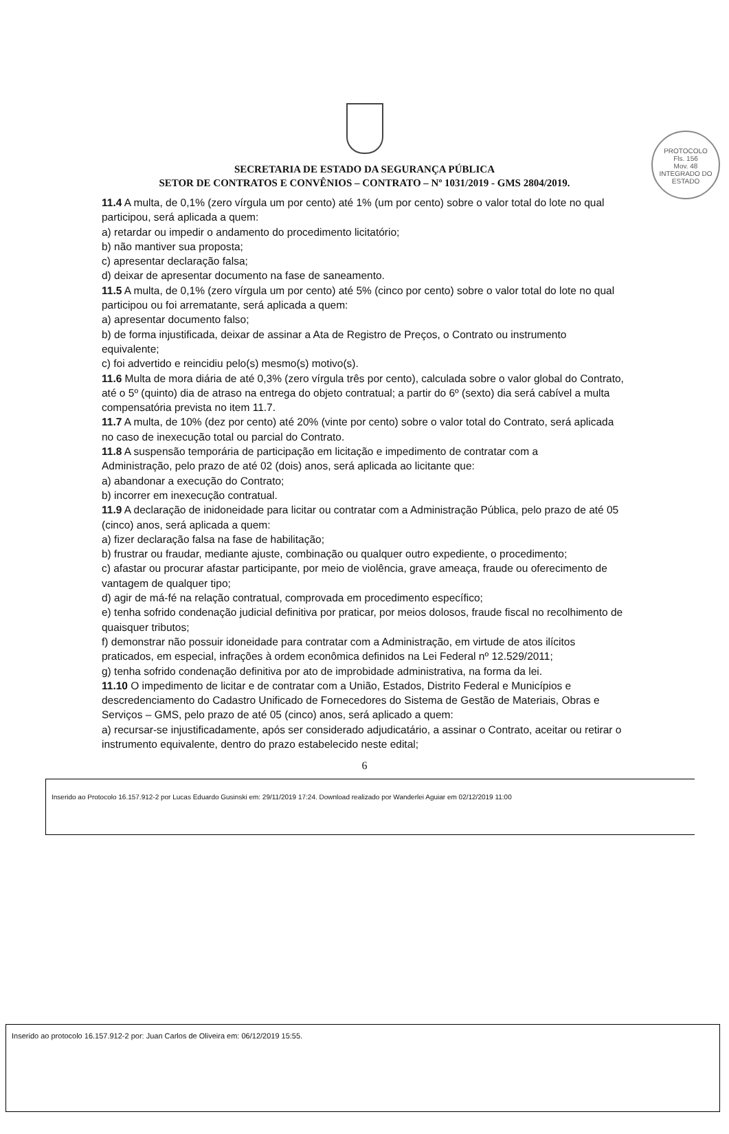PROTOCOLO
Fls. 156
Mov. 48
INTEGRADO DO ESTADO
SECRETARIA DE ESTADO DA SEGURANÇA PÚBLICA
SETOR DE CONTRATOS E CONVÊNIOS – CONTRATO – Nº 1031/2019 - GMS 2804/2019.
11.4 A multa, de 0,1% (zero vírgula um por cento) até 1% (um por cento) sobre o valor total do lote no qual participou, será aplicada a quem:
a) retardar ou impedir o andamento do procedimento licitatório;
b) não mantiver sua proposta;
c) apresentar declaração falsa;
d) deixar de apresentar documento na fase de saneamento.
11.5 A multa, de 0,1% (zero vírgula um por cento) até 5% (cinco por cento) sobre o valor total do lote no qual participou ou foi arrematante, será aplicada a quem:
a) apresentar documento falso;
b) de forma injustificada, deixar de assinar a Ata de Registro de Preços, o Contrato ou instrumento equivalente;
c) foi advertido e reincidiu pelo(s) mesmo(s) motivo(s).
11.6 Multa de mora diária de até 0,3% (zero vírgula três por cento), calculada sobre o valor global do Contrato, até o 5º (quinto) dia de atraso na entrega do objeto contratual; a partir do 6º (sexto) dia será cabível a multa compensatória prevista no item 11.7.
11.7 A multa, de 10% (dez por cento) até 20% (vinte por cento) sobre o valor total do Contrato, será aplicada no caso de inexecução total ou parcial do Contrato.
11.8 A suspensão temporária de participação em licitação e impedimento de contratar com a
Administração, pelo prazo de até 02 (dois) anos, será aplicada ao licitante que:
a) abandonar a execução do Contrato;
b) incorrer em inexecução contratual.
11.9 A declaração de inidoneidade para licitar ou contratar com a Administração Pública, pelo prazo de até 05 (cinco) anos, será aplicada a quem:
a) fizer declaração falsa na fase de habilitação;
b) frustrar ou fraudar, mediante ajuste, combinação ou qualquer outro expediente, o procedimento;
c) afastar ou procurar afastar participante, por meio de violência, grave ameaça, fraude ou oferecimento de vantagem de qualquer tipo;
d) agir de má-fé na relação contratual, comprovada em procedimento específico;
e) tenha sofrido condenação judicial definitiva por praticar, por meios dolosos, fraude fiscal no recolhimento de quaisquer tributos;
f) demonstrar não possuir idoneidade para contratar com a Administração, em virtude de atos ilícitos praticados, em especial, infrações à ordem econômica definidos na Lei Federal nº 12.529/2011;
g) tenha sofrido condenação definitiva por ato de improbidade administrativa, na forma da lei.
11.10 O impedimento de licitar e de contratar com a União, Estados, Distrito Federal e Municípios e descredenciamento do Cadastro Unificado de Fornecedores do Sistema de Gestão de Materiais, Obras e Serviços – GMS, pelo prazo de até 05 (cinco) anos, será aplicado a quem:
a) recursar-se injustificadamente, após ser considerado adjudicatário, a assinar o Contrato, aceitar ou retirar o instrumento equivalente, dentro do prazo estabelecido neste edital;
6
Inserido ao Protocolo 16.157.912-2 por Lucas Eduardo Gusinski em: 29/11/2019 17:24. Download realizado por Wanderlei Aguiar em 02/12/2019 11:00
Inserido ao protocolo 16.157.912-2 por: Juan Carlos de Oliveira em: 06/12/2019 15:55.